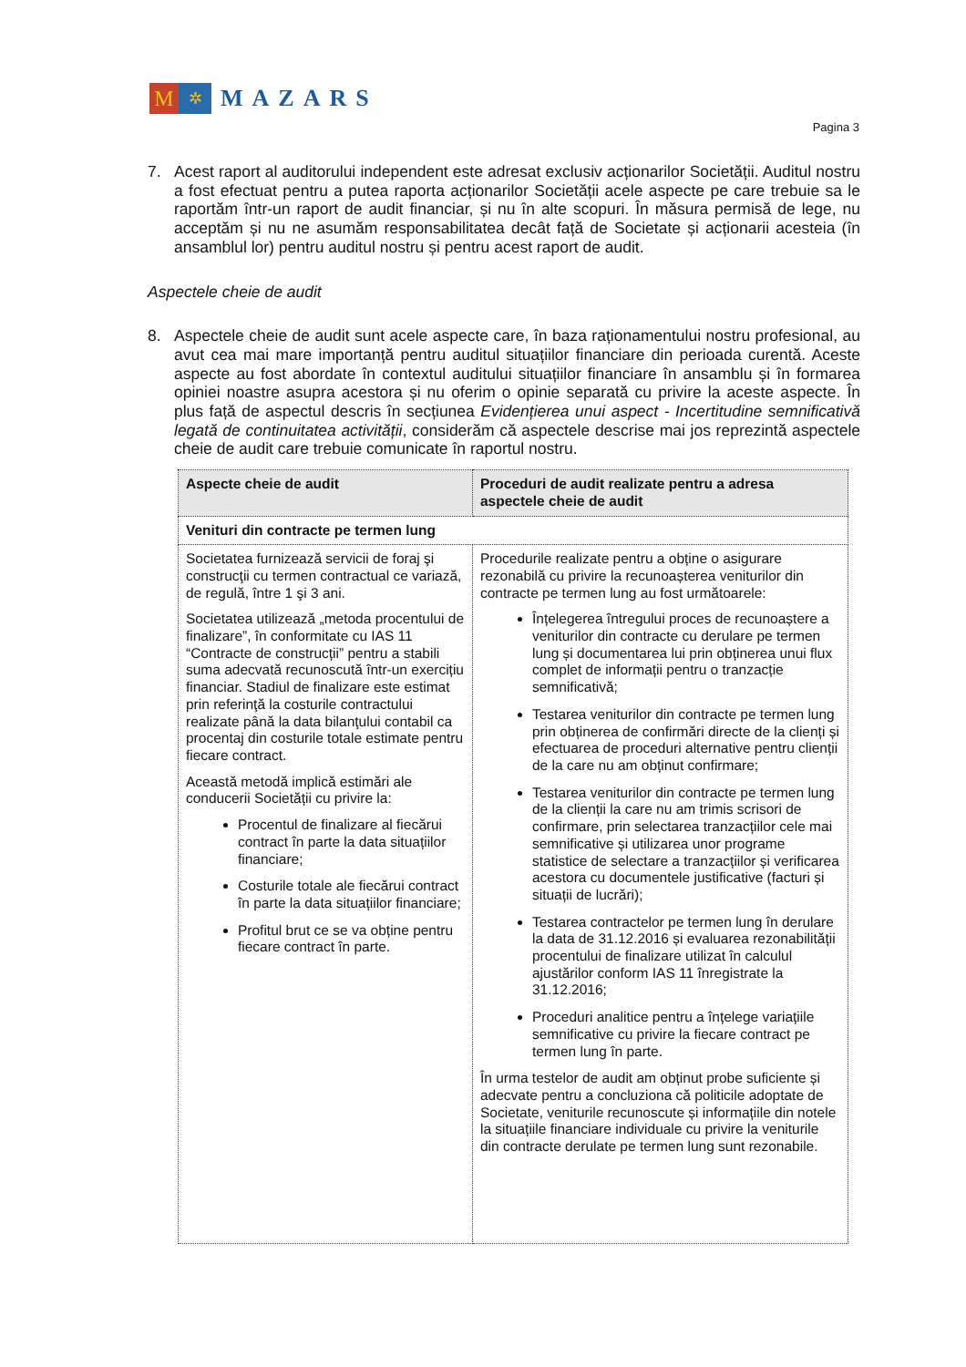M
✲
MAZARS
Pagina 3
7. Acest raport al auditorului independent este adresat exclusiv acționarilor Societății. Auditul nostru a fost efectuat pentru a putea raporta acționarilor Societății acele aspecte pe care trebuie sa le raportăm într-un raport de audit financiar, și nu în alte scopuri. În măsura permisă de lege, nu acceptăm și nu ne asumăm responsabilitatea decât față de Societate și acționarii acesteia (în ansamblul lor) pentru auditul nostru și pentru acest raport de audit.
Aspectele cheie de audit
8. Aspectele cheie de audit sunt acele aspecte care, în baza raționamentului nostru profesional, au avut cea mai mare importanță pentru auditul situațiilor financiare din perioada curentă. Aceste aspecte au fost abordate în contextul auditului situațiilor financiare în ansamblu și în formarea opiniei noastre asupra acestora și nu oferim o opinie separată cu privire la aceste aspecte. În plus față de aspectul descris în secțiunea Evidențierea unui aspect - Incertitudine semnificativă legată de continuitatea activității, considerăm că aspectele descrise mai jos reprezintă aspectele cheie de audit care trebuie comunicate în raportul nostru.
| Aspecte cheie de audit | Proceduri de audit realizate pentru a adresa aspectele cheie de audit |
| --- | --- |
| Venituri din contracte pe termen lung | |
| Societatea furnizează servicii de foraj şi construcţii cu termen contractual ce variază, de regulă, între 1 şi 3 ani. Societatea utilizează „metoda procentului de finalizare”, în conformitate cu IAS 11 “Contracte de construcții” pentru a stabili suma adecvată recunoscută într-un exercițiu financiar. Stadiul de finalizare este estimat prin referinţă la costurile contractului realizate până la data bilanţului contabil ca procentaj din costurile totale estimate pentru fiecare contract. Această metodă implică estimări ale conducerii Societății cu privire la: Procentul de finalizare al fiecărui contract în parte la data situațiilor financiare; Costurile totale ale fiecărui contract în parte la data situațiilor financiare; Profitul brut ce se va obține pentru fiecare contract în parte. | Procedurile realizate pentru a obține o asigurare rezonabilă cu privire la recunoașterea veniturilor din contracte pe termen lung au fost următoarele: Înțelegerea întregului proces de recunoaștere a veniturilor din contracte cu derulare pe termen lung și documentarea lui prin obținerea unui flux complet de informații pentru o tranzacție semnificativă; Testarea veniturilor din contracte pe termen lung prin obținerea de confirmări directe de la clienți și efectuarea de proceduri alternative pentru clienții de la care nu am obținut confirmare; Testarea veniturilor din contracte pe termen lung de la clienții la care nu am trimis scrisori de confirmare, prin selectarea tranzacțiilor cele mai semnificative și utilizarea unor programe statistice de selectare a tranzacțiilor și verificarea acestora cu documentele justificative (facturi și situații de lucrări); Testarea contractelor pe termen lung în derulare la data de 31.12.2016 și evaluarea rezonabilității procentului de finalizare utilizat în calculul ajustărilor conform IAS 11 înregistrate la 31.12.2016; Proceduri analitice pentru a înțelege variațiile semnificative cu privire la fiecare contract pe termen lung în parte. În urma testelor de audit am obținut probe suficiente și adecvate pentru a concluziona că politicile adoptate de Societate, veniturile recunoscute și informațiile din notele la situațiile financiare individuale cu privire la veniturile din contracte derulate pe termen lung sunt rezonabile. |